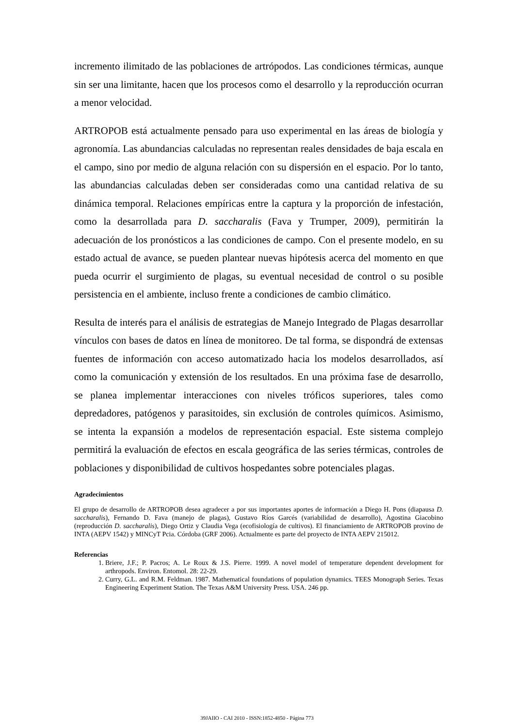incremento ilimitado de las poblaciones de artrópodos. Las condiciones térmicas, aunque sin ser una limitante, hacen que los procesos como el desarrollo y la reproducción ocurran a menor velocidad.
ARTROPOB está actualmente pensado para uso experimental en las áreas de biología y agronomía. Las abundancias calculadas no representan reales densidades de baja escala en el campo, sino por medio de alguna relación con su dispersión en el espacio. Por lo tanto, las abundancias calculadas deben ser consideradas como una cantidad relativa de su dinámica temporal. Relaciones empíricas entre la captura y la proporción de infestación, como la desarrollada para D. saccharalis (Fava y Trumper, 2009), permitirán la adecuación de los pronósticos a las condiciones de campo. Con el presente modelo, en su estado actual de avance, se pueden plantear nuevas hipótesis acerca del momento en que pueda ocurrir el surgimiento de plagas, su eventual necesidad de control o su posible persistencia en el ambiente, incluso frente a condiciones de cambio climático.
Resulta de interés para el análisis de estrategias de Manejo Integrado de Plagas desarrollar vínculos con bases de datos en línea de monitoreo. De tal forma, se dispondrá de extensas fuentes de información con acceso automatizado hacia los modelos desarrollados, así como la comunicación y extensión de los resultados. En una próxima fase de desarrollo, se planea implementar interacciones con niveles tróficos superiores, tales como depredadores, patógenos y parasitoides, sin exclusión de controles químicos. Asimismo, se intenta la expansión a modelos de representación espacial. Este sistema complejo permitirá la evaluación de efectos en escala geográfica de las series térmicas, controles de poblaciones y disponibilidad de cultivos hospedantes sobre potenciales plagas.
Agradecimientos
El grupo de desarrollo de ARTROPOB desea agradecer a por sus importantes aportes de información a Diego H. Pons (diapausa D. saccharalis), Fernando D. Fava (manejo de plagas), Gustavo Ríos Garcés (variabilidad de desarrollo), Agostina Giacobino (reproducción D. saccharalis), Diego Ortiz y Claudia Vega (ecofisiología de cultivos). El financiamiento de ARTROPOB provino de INTA (AEPV 1542) y MINCyT Pcia. Córdoba (GRF 2006). Actualmente es parte del proyecto de INTA AEPV 215012.
Referencias
1. Briere, J.F.; P. Pacros; A. Le Roux & J.S. Pierre. 1999. A novel model of temperature dependent development for arthropods. Environ. Entomol. 28: 22-29.
2. Curry, G.L. and R.M. Feldman. 1987. Mathematical foundations of population dynamics. TEES Monograph Series. Texas Engineering Experiment Station. The Texas A&M University Press. USA. 246 pp.
39JAIIO - CAI 2010 - ISSN:1852-4850 - Página 773